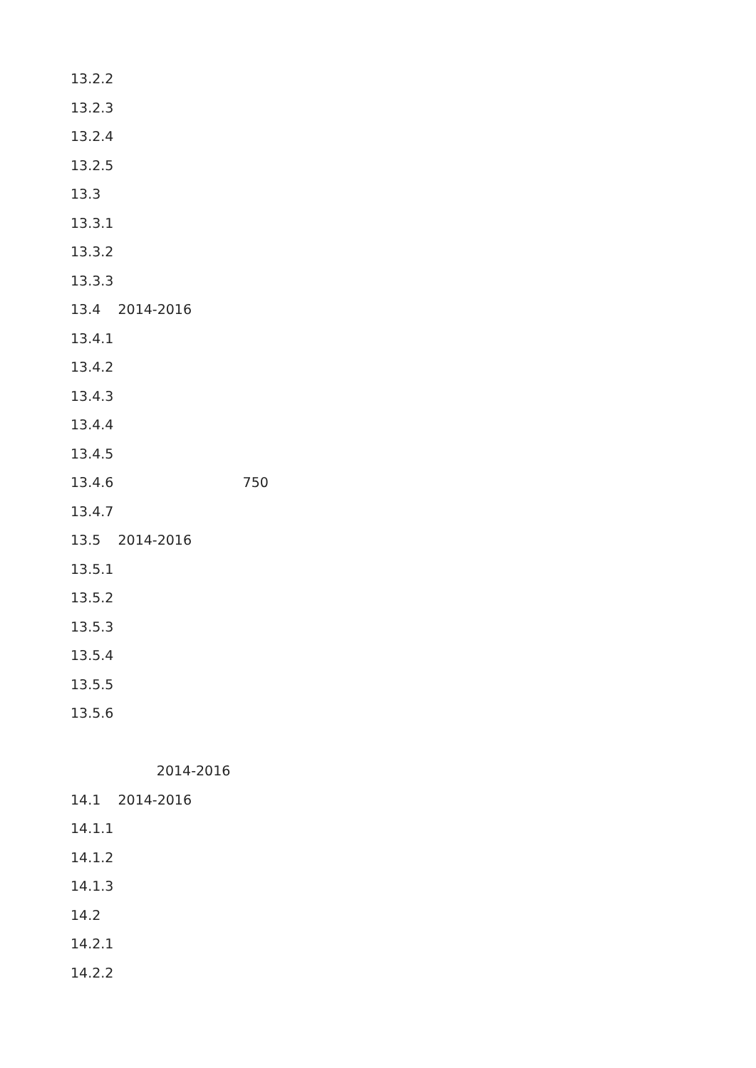13.2.2
13.2.3
13.2.4
13.2.5
13.3
13.3.1
13.3.2
13.3.3
13.4 2014-2016
13.4.1
13.4.2
13.4.3
13.4.4
13.4.5
13.4.6 750
13.4.7
13.5 2014-2016
13.5.1
13.5.2
13.5.3
13.5.4
13.5.5
13.5.6
2014-2016
14.1 2014-2016
14.1.1
14.1.2
14.1.3
14.2
14.2.1
14.2.2